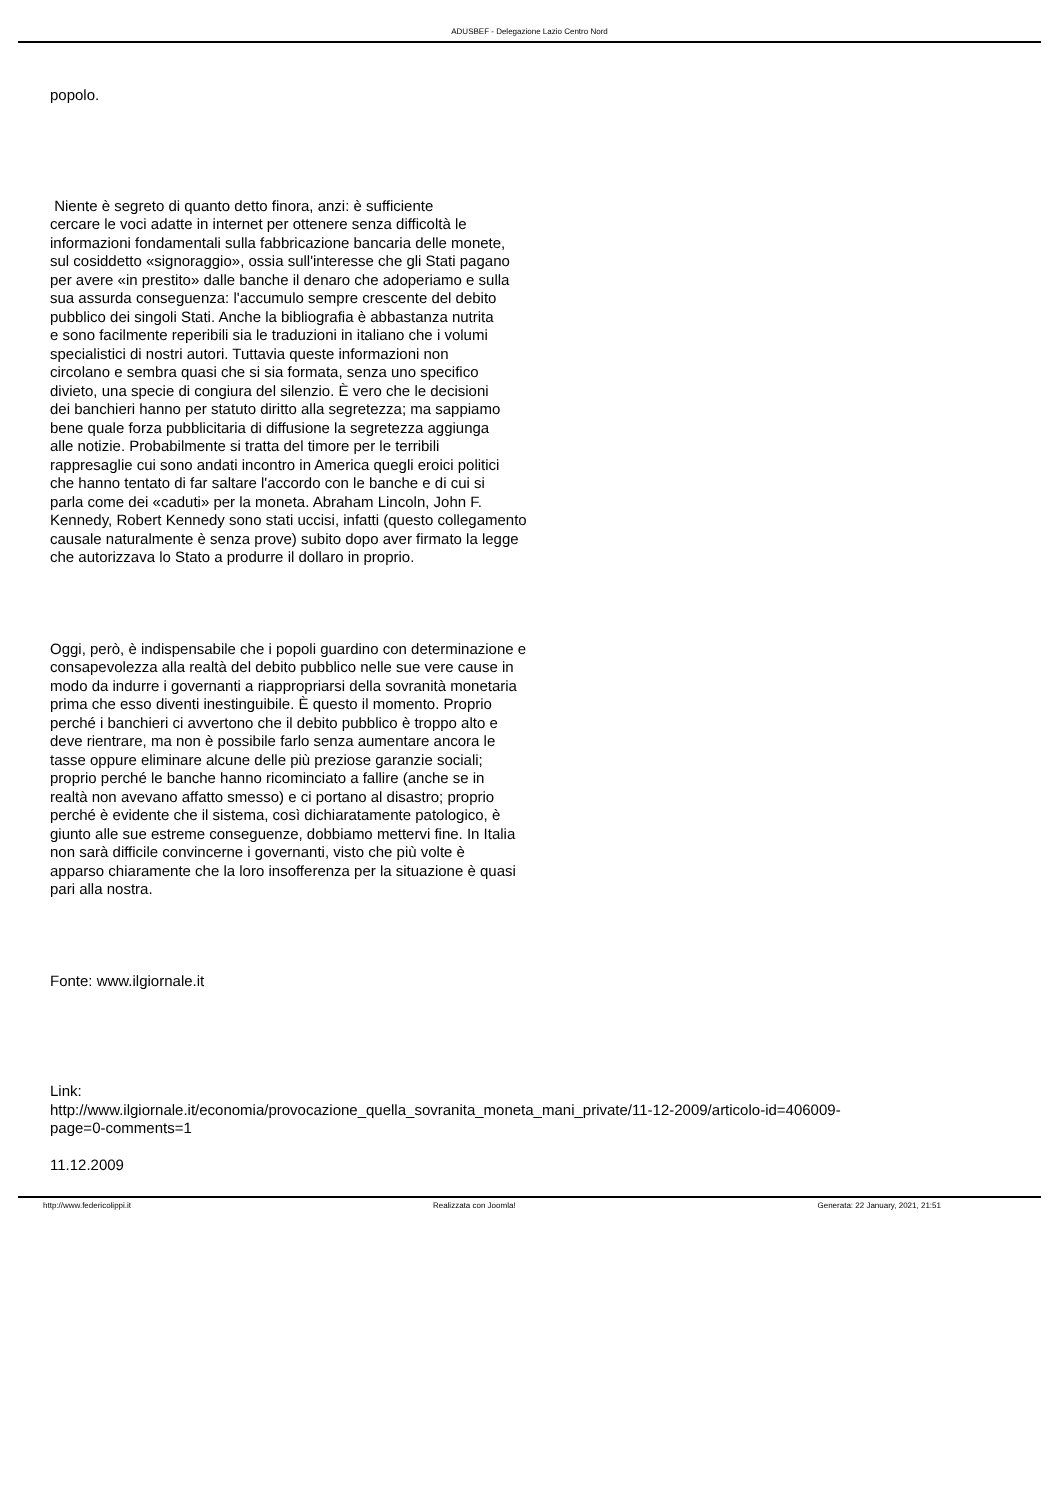ADUSBEF - Delegazione Lazio Centro Nord
popolo.
Niente è segreto di quanto detto finora, anzi: è sufficiente
cercare le voci adatte in internet per ottenere senza difficoltà le
informazioni fondamentali sulla fabbricazione bancaria delle monete,
sul cosiddetto «signoraggio», ossia sull'interesse che gli Stati pagano
per avere «in prestito» dalle banche il denaro che adoperiamo e sulla
sua assurda conseguenza: l'accumulo sempre crescente del debito
pubblico dei singoli Stati. Anche la bibliografia è abbastanza nutrita
e sono facilmente reperibili sia le traduzioni in italiano che i volumi
specialistici di nostri autori. Tuttavia queste informazioni non
circolano e sembra quasi che si sia formata, senza uno specifico
divieto, una specie di congiura del silenzio. È vero che le decisioni
dei banchieri hanno per statuto diritto alla segretezza; ma sappiamo
bene quale forza pubblicitaria di diffusione la segretezza aggiunga
alle notizie. Probabilmente si tratta del timore per le terribili
rappresaglie cui sono andati incontro in America quegli eroici politici
che hanno tentato di far saltare l'accordo con le banche e di cui si
parla come dei «caduti» per la moneta. Abraham Lincoln, John F.
Kennedy, Robert Kennedy sono stati uccisi, infatti (questo collegamento
causale naturalmente è senza prove) subito dopo aver firmato la legge
che autorizzava lo Stato a produrre il dollaro in proprio.
Oggi, però, è indispensabile che i popoli guardino con determinazione e
consapevolezza alla realtà del debito pubblico nelle sue vere cause in
modo da indurre i governanti a riappropriarsi della sovranità monetaria
prima che esso diventi inestinguibile. È questo il momento. Proprio
perché i banchieri ci avvertono che il debito pubblico è troppo alto e
deve rientrare, ma non è possibile farlo senza aumentare ancora le
tasse oppure eliminare alcune delle più preziose garanzie sociali;
proprio perché le banche hanno ricominciato a fallire (anche se in
realtà non avevano affatto smesso) e ci portano al disastro; proprio
perché è evidente che il sistema, così dichiaratamente patologico, è
giunto alle sue estreme conseguenze, dobbiamo mettervi fine. In Italia
non sarà difficile convincerne i governanti, visto che più volte è
apparso chiaramente che la loro insofferenza per la situazione è quasi
pari alla nostra.
Fonte: www.ilgiornale.it
Link:
http://www.ilgiornale.it/economia/provocazione_quella_sovranita_moneta_mani_private/11-12-2009/articolo-id=406009-
page=0-comments=1
11.12.2009
http://www.federicolippi.it Realizzata con Joomla! Generata: 22 January, 2021, 21:51